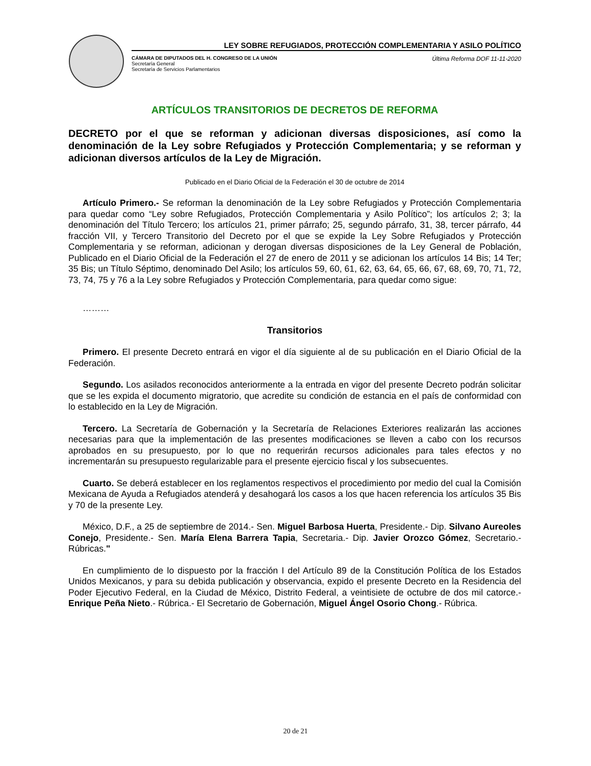LEY SOBRE REFUGIADOS, PROTECCIÓN COMPLEMENTARIA Y ASILO POLÍTICO
CÁMARA DE DIPUTADOS DEL H. CONGRESO DE LA UNIÓN
Secretaría General
Secretaría de Servicios Parlamentarios
Última Reforma DOF 11-11-2020
ARTÍCULOS TRANSITORIOS DE DECRETOS DE REFORMA
DECRETO por el que se reforman y adicionan diversas disposiciones, así como la denominación de la Ley sobre Refugiados y Protección Complementaria; y se reforman y adicionan diversos artículos de la Ley de Migración.
Publicado en el Diario Oficial de la Federación el 30 de octubre de 2014
Artículo Primero.- Se reforman la denominación de la Ley sobre Refugiados y Protección Complementaria para quedar como “Ley sobre Refugiados, Protección Complementaria y Asilo Político”; los artículos 2; 3; la denominación del Título Tercero; los artículos 21, primer párrafo; 25, segundo párrafo, 31, 38, tercer párrafo, 44 fracción VII, y Tercero Transitorio del Decreto por el que se expide la Ley Sobre Refugiados y Protección Complementaria y se reforman, adicionan y derogan diversas disposiciones de la Ley General de Población, Publicado en el Diario Oficial de la Federación el 27 de enero de 2011 y se adicionan los artículos 14 Bis; 14 Ter; 35 Bis; un Título Séptimo, denominado Del Asilo; los artículos 59, 60, 61, 62, 63, 64, 65, 66, 67, 68, 69, 70, 71, 72, 73, 74, 75 y 76 a la Ley sobre Refugiados y Protección Complementaria, para quedar como sigue:
………
Transitorios
Primero. El presente Decreto entrará en vigor el día siguiente al de su publicación en el Diario Oficial de la Federación.
Segundo. Los asilados reconocidos anteriormente a la entrada en vigor del presente Decreto podrán solicitar que se les expida el documento migratorio, que acredite su condición de estancia en el país de conformidad con lo establecido en la Ley de Migración.
Tercero. La Secretaría de Gobernación y la Secretaría de Relaciones Exteriores realizarán las acciones necesarias para que la implementación de las presentes modificaciones se lleven a cabo con los recursos aprobados en su presupuesto, por lo que no requerirán recursos adicionales para tales efectos y no incrementarán su presupuesto regularizable para el presente ejercicio fiscal y los subsecuentes.
Cuarto. Se deberá establecer en los reglamentos respectivos el procedimiento por medio del cual la Comisión Mexicana de Ayuda a Refugiados atenderá y desahogará los casos a los que hacen referencia los artículos 35 Bis y 70 de la presente Ley.
México, D.F., a 25 de septiembre de 2014.- Sen. Miguel Barbosa Huerta, Presidente.- Dip. Silvano Aureoles Conejo, Presidente.- Sen. María Elena Barrera Tapia, Secretaria.- Dip. Javier Orozco Gómez, Secretario.- Rúbricas."
En cumplimiento de lo dispuesto por la fracción I del Artículo 89 de la Constitución Política de los Estados Unidos Mexicanos, y para su debida publicación y observancia, expido el presente Decreto en la Residencia del Poder Ejecutivo Federal, en la Ciudad de México, Distrito Federal, a veintisiete de octubre de dos mil catorce.- Enrique Peña Nieto.- Rúbrica.- El Secretario de Gobernación, Miguel Ángel Osorio Chong.- Rúbrica.
20 de 21